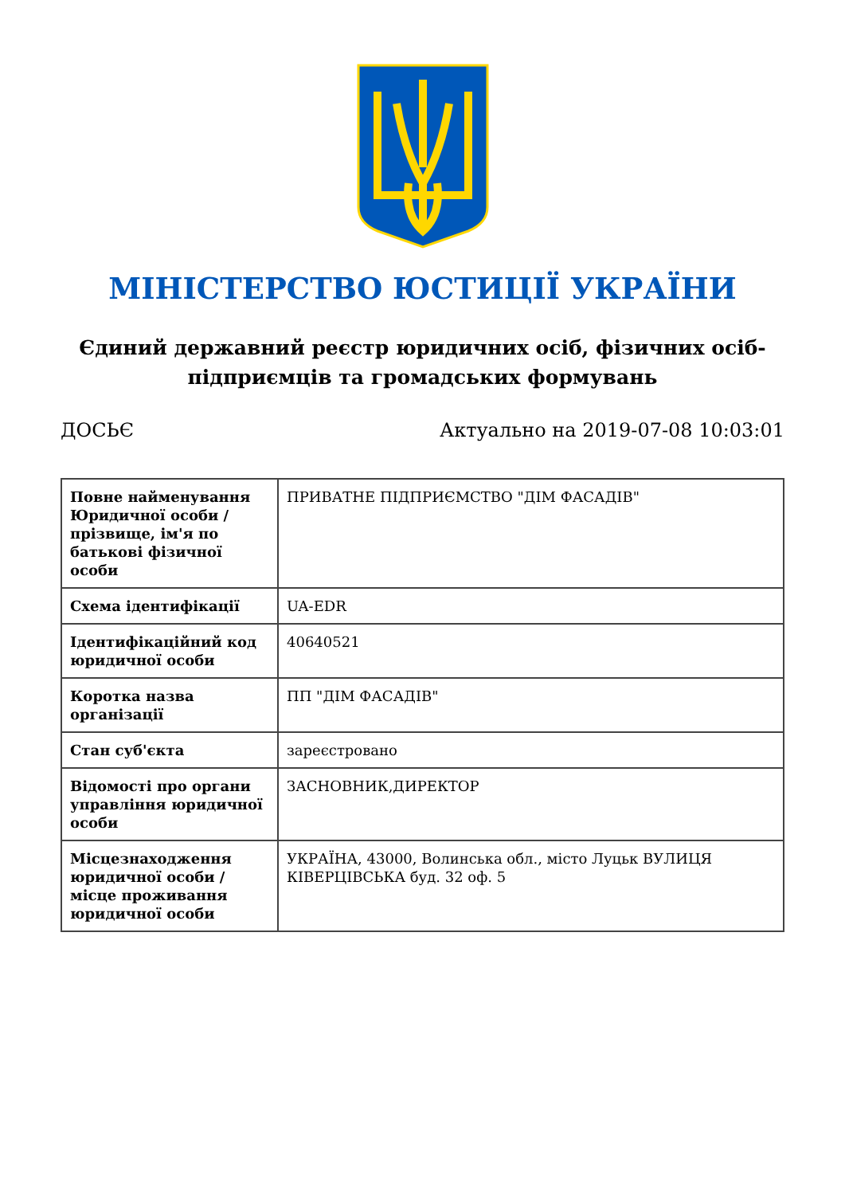МІНІСТЕРСТВО ЮСТИЦІЇ УКРАЇНИ
Єдиний державний реєстр юридичних осіб, фізичних осіб-підприємців та громадських формувань
ДОСЬЄ Актуально на 2019-07-08 10:03:01
| Повне найменування Юридичної особи / прізвище, ім'я по батькові фізичної особи | ПРИВАТНЕ ПІДПРИЄМСТВО "ДІМ ФАСАДІВ" |
| Схема ідентифікації | UA-EDR |
| Ідентифікаційний код юридичної особи | 40640521 |
| Коротка назва організації | ПП "ДІМ ФАСАДІВ" |
| Стан суб'єкта | зареєстровано |
| Відомості про органи управління юридичної особи | ЗАСНОВНИК,ДИРЕКТОР |
| Місцезнаходження юридичної особи / місце проживання юридичної особи | УКРАЇНА, 43000, Волинська обл., місто Луцьк ВУЛИЦЯ КІВЕРЦІВСЬКА буд. 32 оф. 5 |